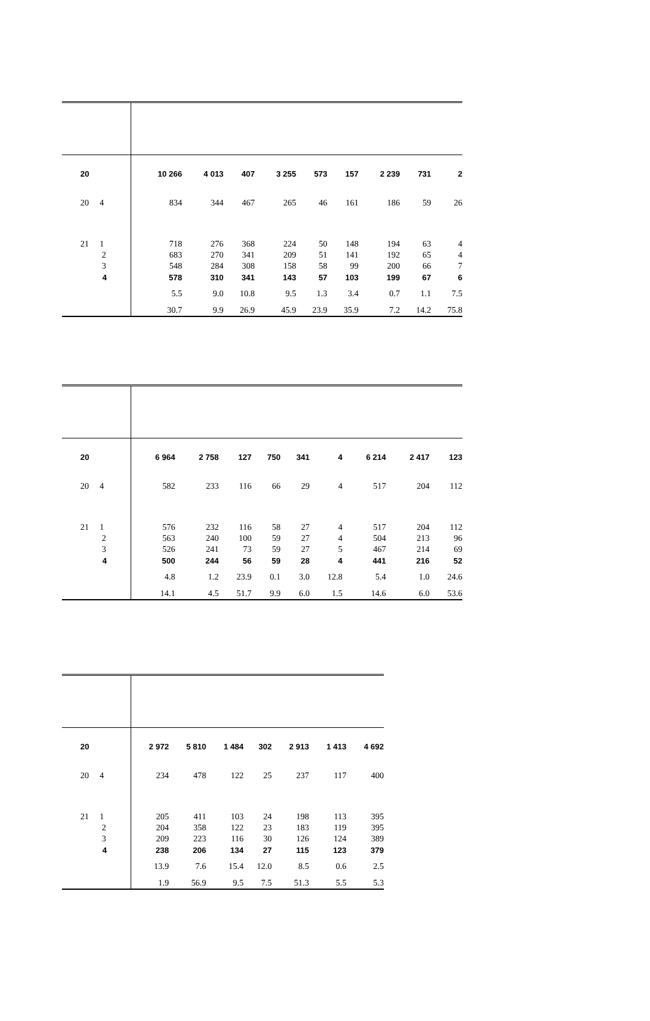| 20 | 10 266 | 4 013 | 407 | 3 255 | 573 | 157 | 2 239 | 731 | 2 |
| 20 4 | 834 | 344 | 467 | 265 | 46 | 161 | 186 | 59 | 26 |
| 21 1 | 718 | 276 | 368 | 224 | 50 | 148 | 194 | 63 | 4 |
| 2 | 683 | 270 | 341 | 209 | 51 | 141 | 192 | 65 | 4 |
| 3 | 548 | 284 | 308 | 158 | 58 | 99 | 200 | 66 | 7 |
| 4 | 578 | 310 | 341 | 143 | 57 | 103 | 199 | 67 | 6 |
| | 5.5 | 9.0 | 10.8 | 9.5 | 1.3 | 3.4 | 0.7 | 1.1 | 7.5 |
| | 30.7 | 9.9 | 26.9 | 45.9 | 23.9 | 35.9 | 7.2 | 14.2 | 75.8 |
| 20 | 6 964 | 2 758 | 127 | 750 | 341 | 4 | 6 214 | 2 417 | 123 |
| 20 4 | 582 | 233 | 116 | 66 | 29 | 4 | 517 | 204 | 112 |
| 21 1 | 576 | 232 | 116 | 58 | 27 | 4 | 517 | 204 | 112 |
| 2 | 563 | 240 | 100 | 59 | 27 | 4 | 504 | 213 | 96 |
| 3 | 526 | 241 | 73 | 59 | 27 | 5 | 467 | 214 | 69 |
| 4 | 500 | 244 | 56 | 59 | 28 | 4 | 441 | 216 | 52 |
| | 4.8 | 1.2 | 23.9 | 0.1 | 3.0 | 12.8 | 5.4 | 1.0 | 24.6 |
| | 14.1 | 4.5 | 51.7 | 9.9 | 6.0 | 1.5 | 14.6 | 6.0 | 53.6 |
| 20 | 2 972 | 5 810 | 1 484 | 302 | 2 913 | 1 413 | 4 692 |
| 20 4 | 234 | 478 | 122 | 25 | 237 | 117 | 400 |
| 21 1 | 205 | 411 | 103 | 24 | 198 | 113 | 395 |
| 2 | 204 | 358 | 122 | 23 | 183 | 119 | 395 |
| 3 | 209 | 223 | 116 | 30 | 126 | 124 | 389 |
| 4 | 238 | 206 | 134 | 27 | 115 | 123 | 379 |
| | 13.9 | 7.6 | 15.4 | 12.0 | 8.5 | 0.6 | 2.5 |
| | 1.9 | 56.9 | 9.5 | 7.5 | 51.3 | 5.5 | 5.3 |